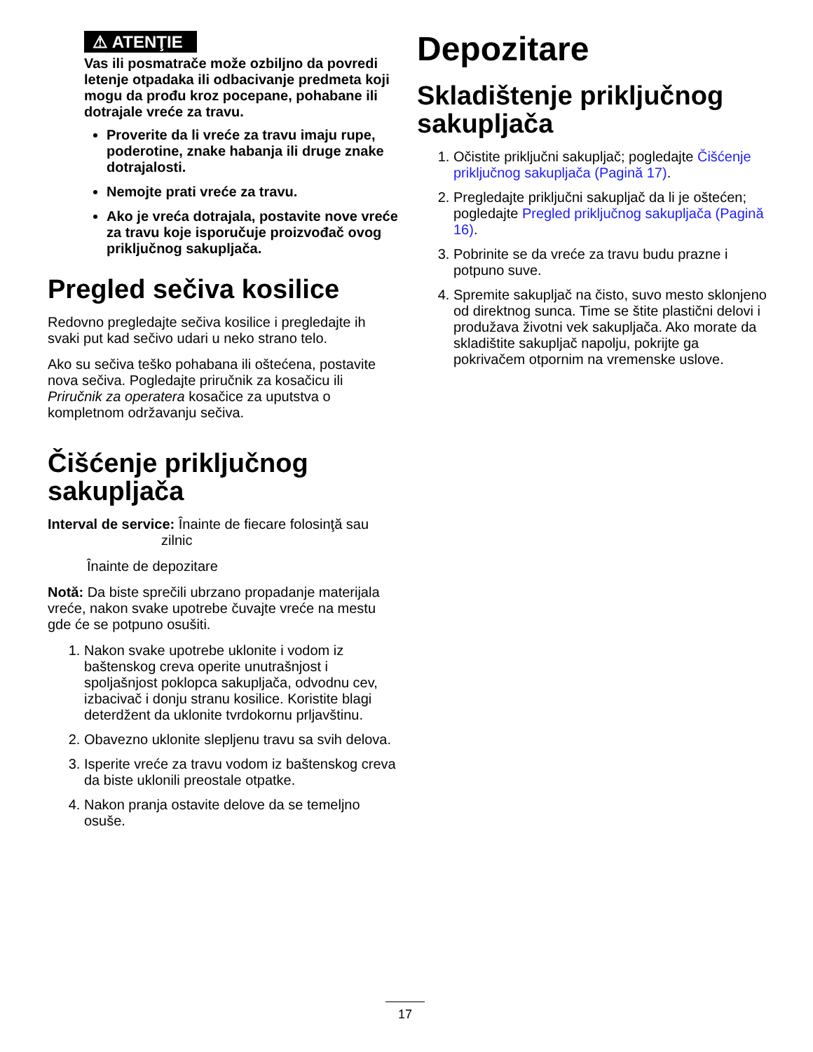⚠ ATENŢIE
Vas ili posmatrače može ozbiljno da povredi letenje otpadaka ili odbacivanje predmeta koji mogu da prođu kroz pocepane, pohabane ili dotrajale vreće za travu.
Proverite da li vreće za travu imaju rupe, poderotine, znake habanja ili druge znake dotrajalosti.
Nemojte prati vreće za travu.
Ako je vreća dotrajala, postavite nove vreće za travu koje isporučuje proizvođač ovog priključnog sakupljača.
Pregled sečiva kosilice
Redovno pregledajte sečiva kosilice i pregledajte ih svaki put kad sečivo udari u neko strano telo.
Ako su sečiva teško pohabana ili oštećena, postavite nova sečiva. Pogledajte priručnik za kosačicu ili Priručnik za operatera kosačice za uputstva o kompletnom održavanju sečiva.
Čišćenje priključnog sakupljača
Interval de service: Înainte de fiecare folosinţă sau
zilnic
Înainte de depozitare
Notă: Da biste sprečili ubrzano propadanje materijala vreće, nakon svake upotrebe čuvajte vreće na mestu gde će se potpuno osušiti.
1. Nakon svake upotrebe uklonite i vodom iz baštenskog creva operite unutrašnjost i spoljašnjost poklopca sakupljača, odvodnu cev, izbacivač i donju stranu kosilice. Koristite blagi deterdžent da uklonite tvrdokornu prljavštinu.
2. Obavezno uklonite slepljenu travu sa svih delova.
3. Isperite vreće za travu vodom iz baštenskog creva da biste uklonili preostale otpatke.
4. Nakon pranja ostavite delove da se temeljno osuše.
Depozitare
Skladištenje priključnog sakupljača
1. Očistite priključni sakupljač; pogledajte Čišćenje priključnog sakupljača (Pagină 17).
2. Pregledajte priključni sakupljač da li je oštećen; pogledajte Pregled priključnog sakupljača (Pagină 16).
3. Pobrinite se da vreće za travu budu prazne i potpuno suve.
4. Spremite sakupljač na čisto, suvo mesto sklonjeno od direktnog sunca. Time se štite plastični delovi i produžava životni vek sakupljača. Ako morate da skladištite sakupljač napolju, pokrijte ga pokrivačem otpornim na vremenske uslove.
17